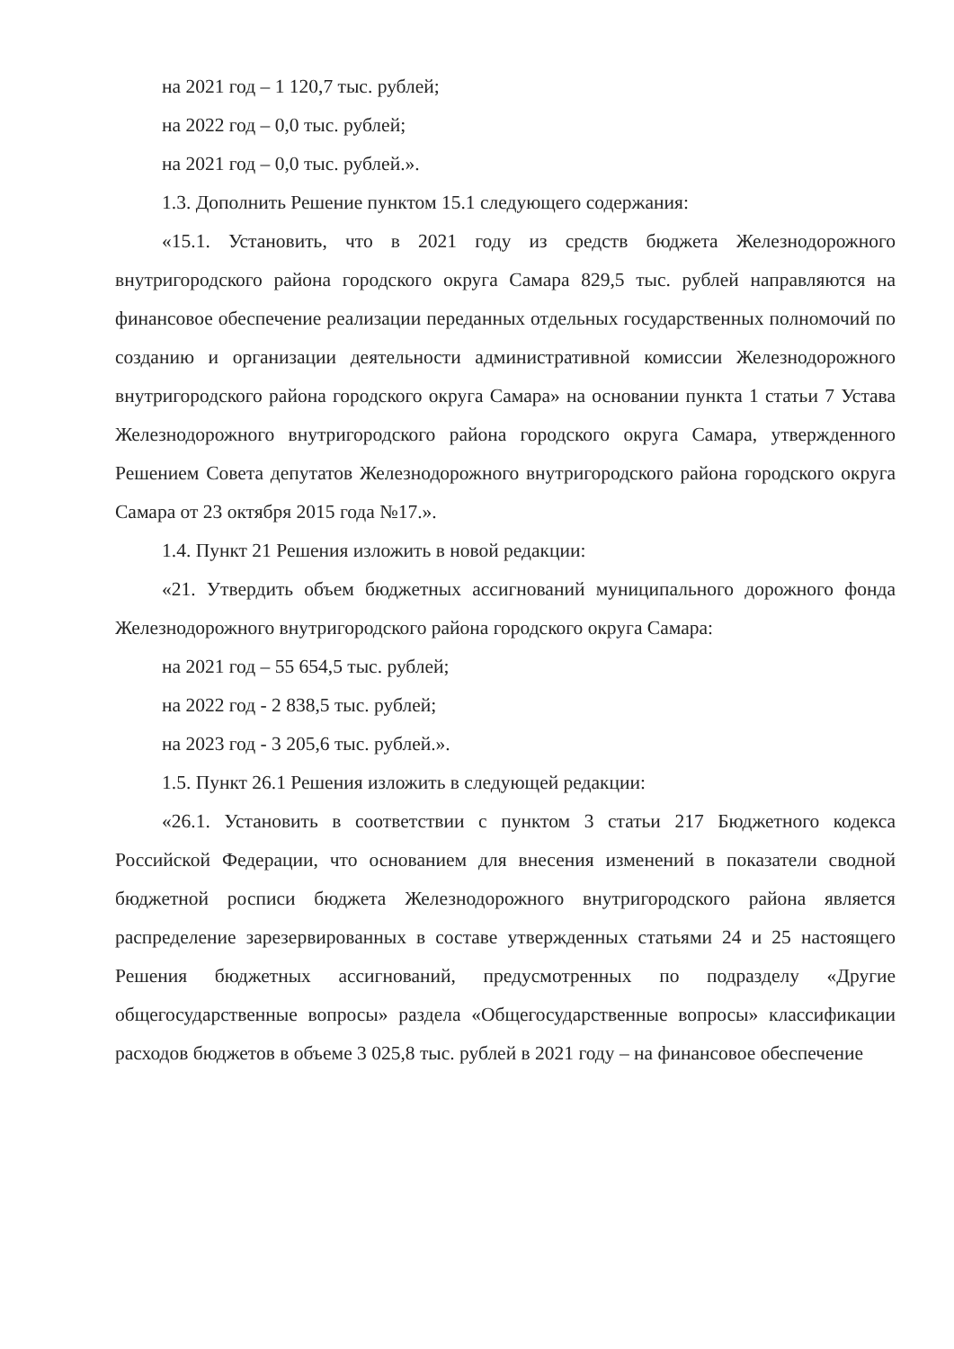на 2021 год – 1 120,7 тыс. рублей;
на 2022 год – 0,0 тыс. рублей;
на 2021 год – 0,0 тыс. рублей.».
1.3. Дополнить Решение пунктом 15.1 следующего содержания:
«15.1. Установить, что в 2021 году из средств бюджета Железнодорожного внутригородского района городского округа Самара 829,5 тыс. рублей направляются на финансовое обеспечение реализации переданных отдельных государственных полномочий по созданию и организации деятельности административной комиссии Железнодорожного внутригородского района городского округа Самара» на основании пункта 1 статьи 7 Устава Железнодорожного внутригородского района городского округа Самара, утвержденного Решением Совета депутатов Железнодорожного внутригородского района городского округа Самара от 23 октября 2015 года №17.».
1.4. Пункт 21 Решения изложить в новой редакции:
«21. Утвердить объем бюджетных ассигнований муниципального дорожного фонда Железнодорожного внутригородского района городского округа Самара:
на 2021 год – 55 654,5 тыс. рублей;
на 2022 год - 2 838,5 тыс. рублей;
на 2023 год - 3 205,6 тыс. рублей.».
1.5. Пункт 26.1 Решения изложить в следующей редакции:
«26.1. Установить в соответствии с пунктом 3 статьи 217 Бюджетного кодекса Российской Федерации, что основанием для внесения изменений в показатели сводной бюджетной росписи бюджета Железнодорожного внутригородского района является распределение зарезервированных в составе утвержденных статьями 24 и 25 настоящего Решения бюджетных ассигнований, предусмотренных по подразделу «Другие общегосударственные вопросы» раздела «Общегосударственные вопросы» классификации расходов бюджетов в объеме 3 025,8 тыс. рублей в 2021 году – на финансовое обеспечение